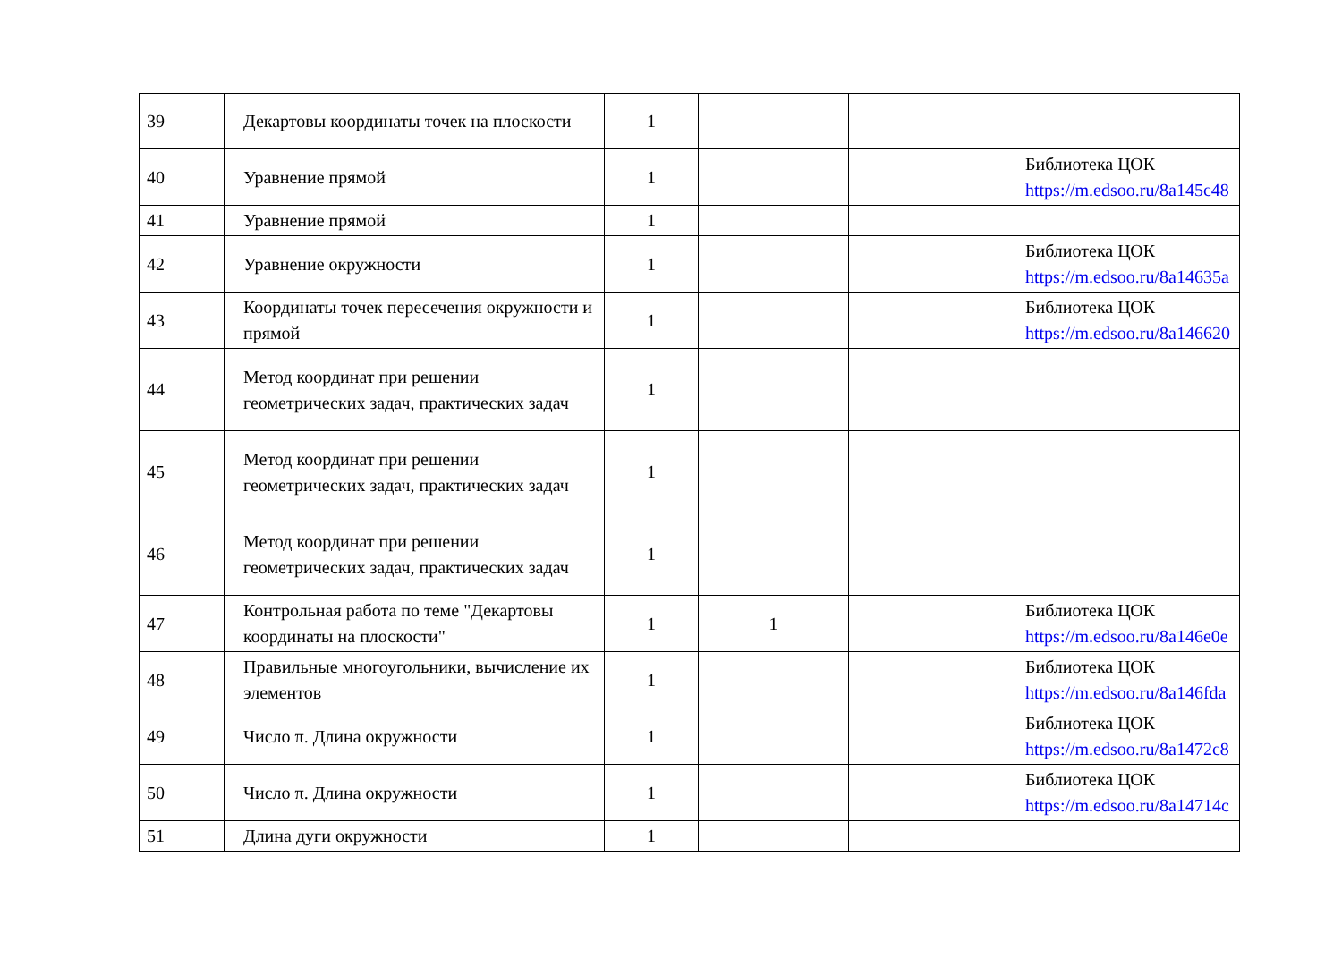| 39 | Декартовы координаты точек на плоскости | 1 | | | |
| 40 | Уравнение прямой | 1 | | | Библиотека ЦОК https://m.edsoo.ru/8a145c48 |
| 41 | Уравнение прямой | 1 | | | |
| 42 | Уравнение окружности | 1 | | | Библиотека ЦОК https://m.edsoo.ru/8a14635a |
| 43 | Координаты точек пересечения окружности и прямой | 1 | | | Библиотека ЦОК https://m.edsoo.ru/8a146620 |
| 44 | Метод координат при решении геометрических задач, практических задач | 1 | | | |
| 45 | Метод координат при решении геометрических задач, практических задач | 1 | | | |
| 46 | Метод координат при решении геометрических задач, практических задач | 1 | | | |
| 47 | Контрольная работа по теме "Декартовы координаты на плоскости" | 1 | 1 | | Библиотека ЦОК https://m.edsoo.ru/8a146e0e |
| 48 | Правильные многоугольники, вычисление их элементов | 1 | | | Библиотека ЦОК https://m.edsoo.ru/8a146fda |
| 49 | Число π. Длина окружности | 1 | | | Библиотека ЦОК https://m.edsoo.ru/8a1472c8 |
| 50 | Число π. Длина окружности | 1 | | | Библиотека ЦОК https://m.edsoo.ru/8a14714c |
| 51 | Длина дуги окружности | 1 | | | |